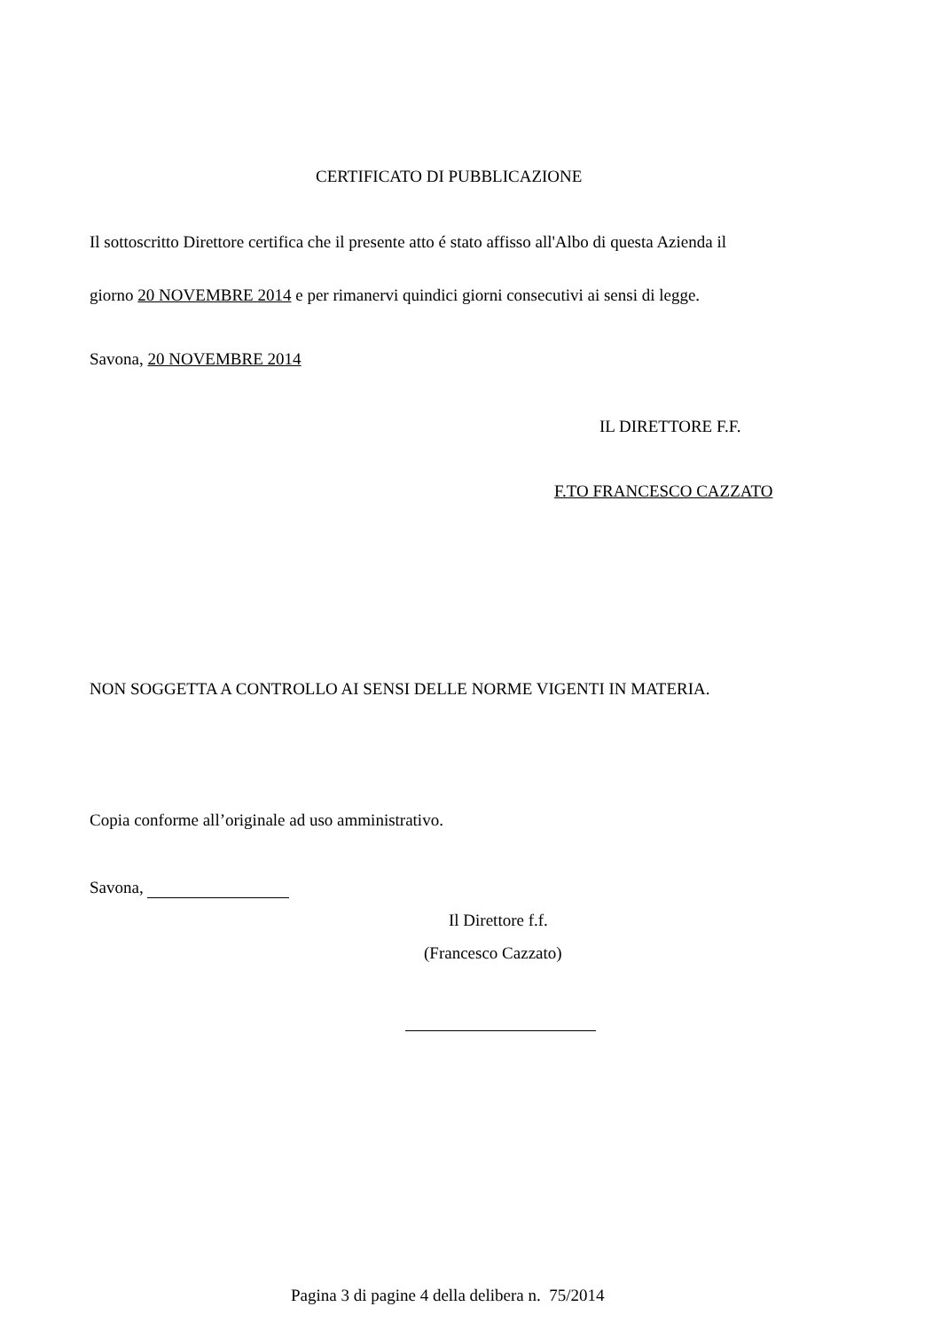CERTIFICATO DI PUBBLICAZIONE
Il sottoscritto Direttore certifica che il presente atto é stato affisso all'Albo di questa Azienda il
giorno 20 NOVEMBRE 2014 e per rimanervi quindici giorni consecutivi ai sensi di legge.
Savona, 20 NOVEMBRE 2014
IL DIRETTORE F.F.
F.TO FRANCESCO CAZZATO
NON SOGGETTA A CONTROLLO AI SENSI DELLE NORME VIGENTI IN MATERIA.
Copia conforme all’originale ad uso amministrativo.
Savona,
Il Direttore f.f.
(Francesco Cazzato)
Pagina 3 di pagine 4 della delibera n. 75/2014